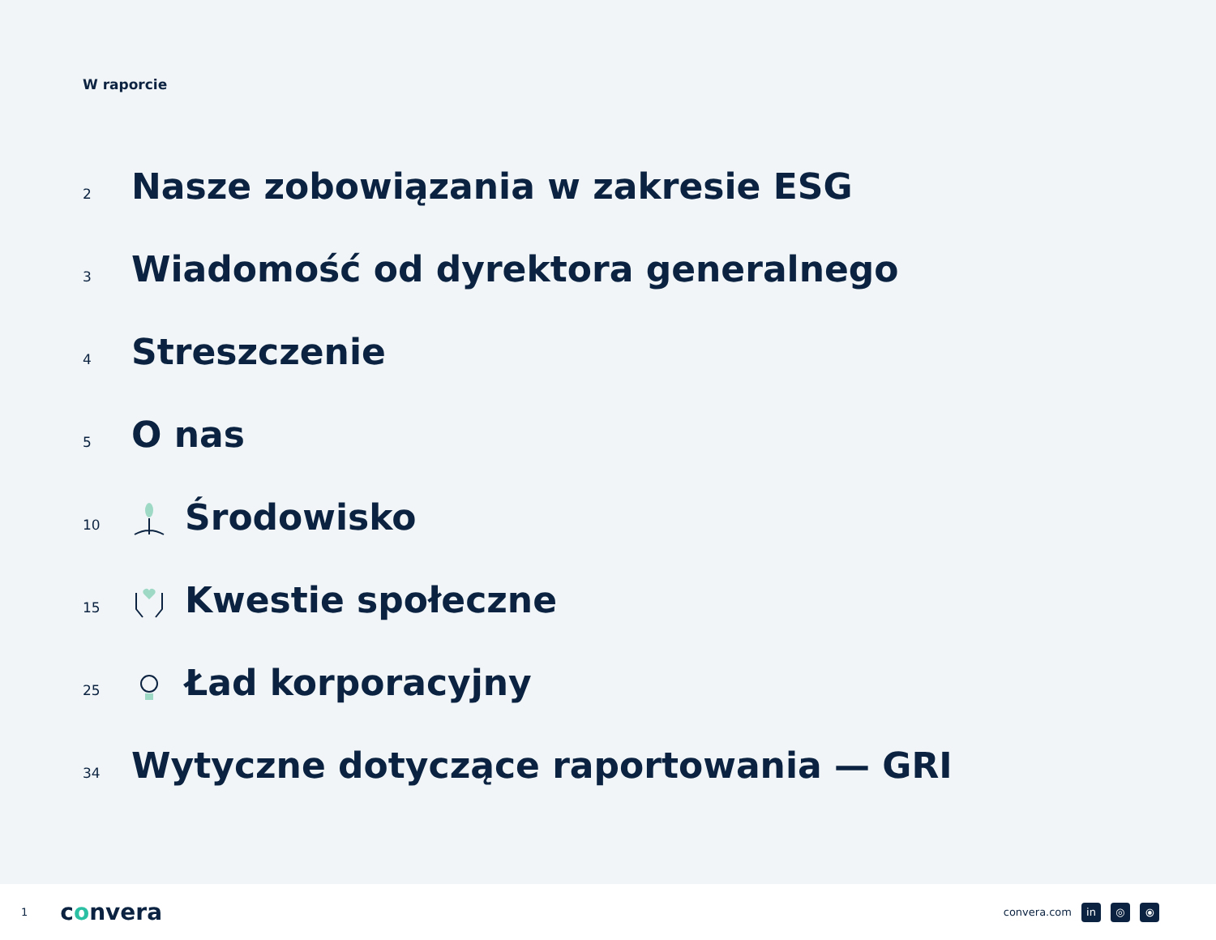W raporcie
2 Nasze zobowiązania w zakresie ESG
3 Wiadomość od dyrektora generalnego
4 Streszczenie
5 O nas
10 Środowisko
15 Kwestie społeczne
25 Ład korporacyjny
34 Wytyczne dotyczące raportowania — GRI
1 convera convera.com in ◎ ⦿